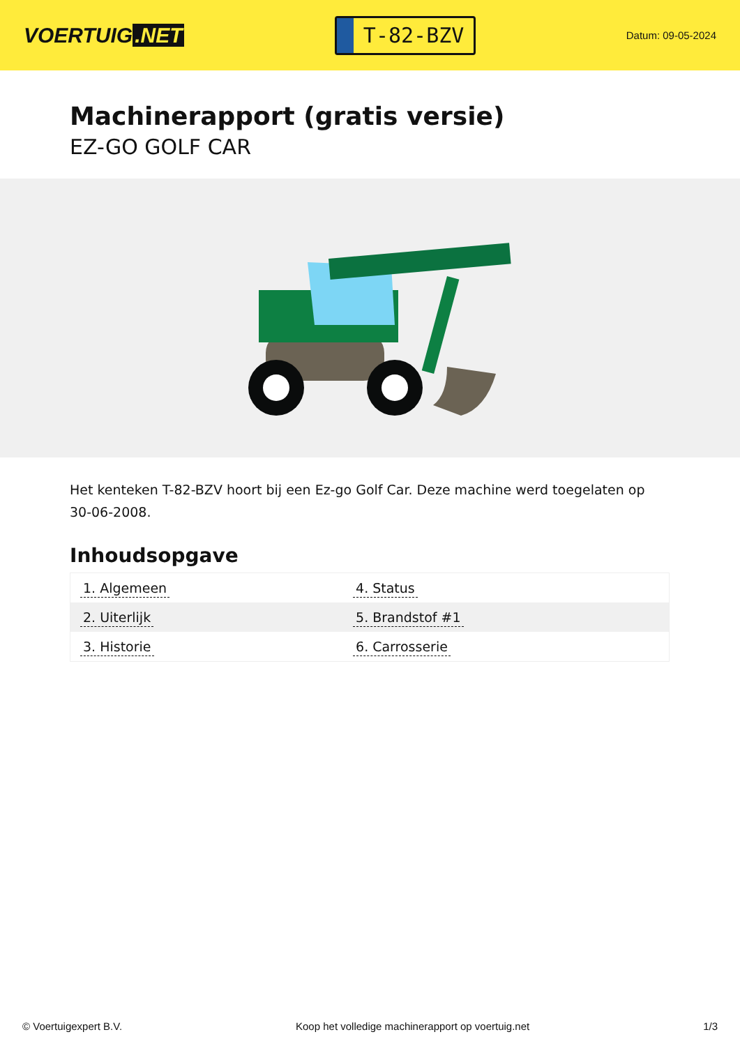VOERTUIG.NET
T-82-BZV
Datum: 09-05-2024
Machinerapport (gratis versie)
EZ-GO GOLF CAR
Het kenteken T-82-BZV hoort bij een Ez-go Golf Car. Deze machine werd toegelaten op 30-06-2008.
Inhoudsopgave
| 1. Algemeen | 4. Status |
| 2. Uiterlijk | 5. Brandstof #1 |
| 3. Historie | 6. Carrosserie |
© Voertuigexpert B.V. Koop het volledige machinerapport op voertuig.net 1/3